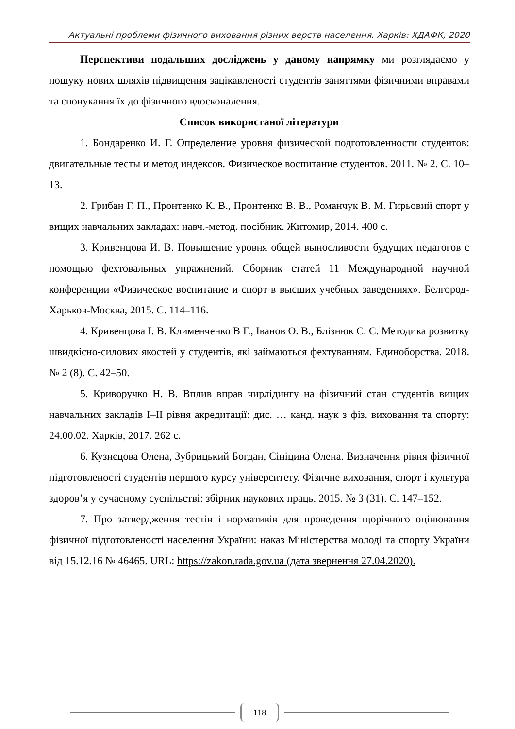Актуальні проблеми фізичного виховання різних верств населення. Харків: ХДАФК, 2020
Перспективи подальших досліджень у даному напрямку ми розглядаємо у пошуку нових шляхів підвищення зацікавленості студентів заняттями фізичними вправами та спонукання їх до фізичного вдосконалення.
Список використаної літератури
1. Бондаренко И. Г. Определение уровня физической подготовленности студентов: двигательные тесты и метод индексов. Физическое воспитание студентов. 2011. № 2. С. 10–13.
2. Грибан Г. П., Пронтенко К. В., Пронтенко В. В., Романчук В. М. Гирьовий спорт у вищих навчальних закладах: навч.-метод. посібник. Житомир, 2014. 400 с.
3. Кривенцова И. В. Повышение уровня общей выносливости будущих педагогов с помощью фехтовальных упражнений. Сборник статей 11 Международной научной конференции «Физическое воспитание и спорт в высших учебных заведениях». Белгород-Харьков-Москва, 2015. С. 114–116.
4. Кривенцова І. В. Клименченко В Г., Іванов О. В., Блізнюк С. С. Методика розвитку швидкісно-силових якостей у студентів, які займаються фехтуванням. Единоборства. 2018. № 2 (8). С. 42–50.
5. Криворучко Н. В. Вплив вправ чирлідингу на фізичний стан студентів вищих навчальних закладів І–ІІ рівня акредитації: дис. … канд. наук з фіз. виховання та спорту: 24.00.02. Харків, 2017. 262 с.
6. Кузнєцова Олена, Зубрицький Богдан, Сініцина Олена. Визначення рівня фізичної підготовленості студентів першого курсу університету. Фізичне виховання, спорт і культура здоров’я у сучасному суспільстві: збірник наукових праць. 2015. № 3 (31). С. 147–152.
7. Про затвердження тестів і нормативів для проведення щорічного оцінювання фізичної підготовленості населення України: наказ Міністерства молоді та спорту України від 15.12.16 № 46465. URL: https://zakon.rada.gov.ua (дата звернення 27.04.2020).
118